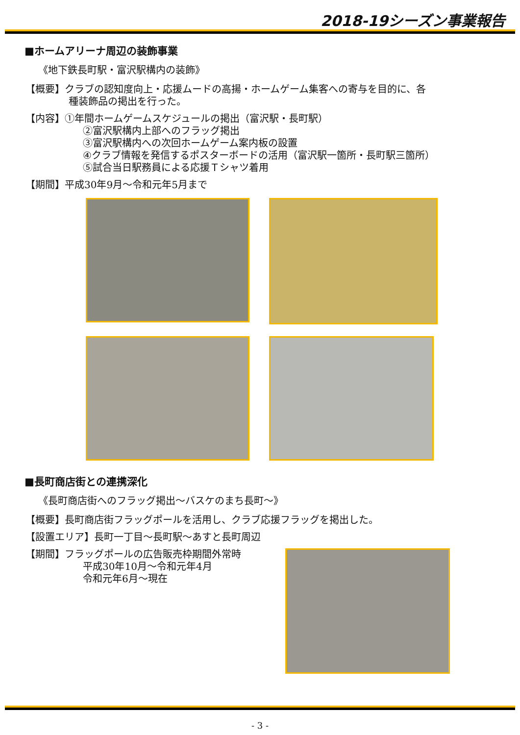2018-19シーズン事業報告
■ホームアリーナ周辺の装飾事業
《地下鉄長町駅・富沢駅構内の装飾》
【概要】クラブの認知度向上・応援ムードの高揚・ホームゲーム集客への寄与を目的に、各
種装飾品の掲出を行った。
【内容】①年間ホームゲームスケジュールの掲出（富沢駅・長町駅）
②富沢駅構内上部へのフラッグ掲出
③富沢駅構内への次回ホームゲーム案内板の設置
④クラブ情報を発信するポスターボードの活用（富沢駅一箇所・長町駅三箇所）
⑤試合当日駅務員による応援Ｔシャツ着用
【期間】平成30年9月～令和元年5月まで
■長町商店街との連携深化
《長町商店街へのフラッグ掲出～バスケのまち長町～》
【概要】長町商店街フラッグポールを活用し、クラブ応援フラッグを掲出した。
【設置エリア】長町一丁目～長町駅～あすと長町周辺
【期間】フラッグポールの広告販売枠期間外常時
平成30年10月～令和元年4月
令和元年6月～現在
- 3 -